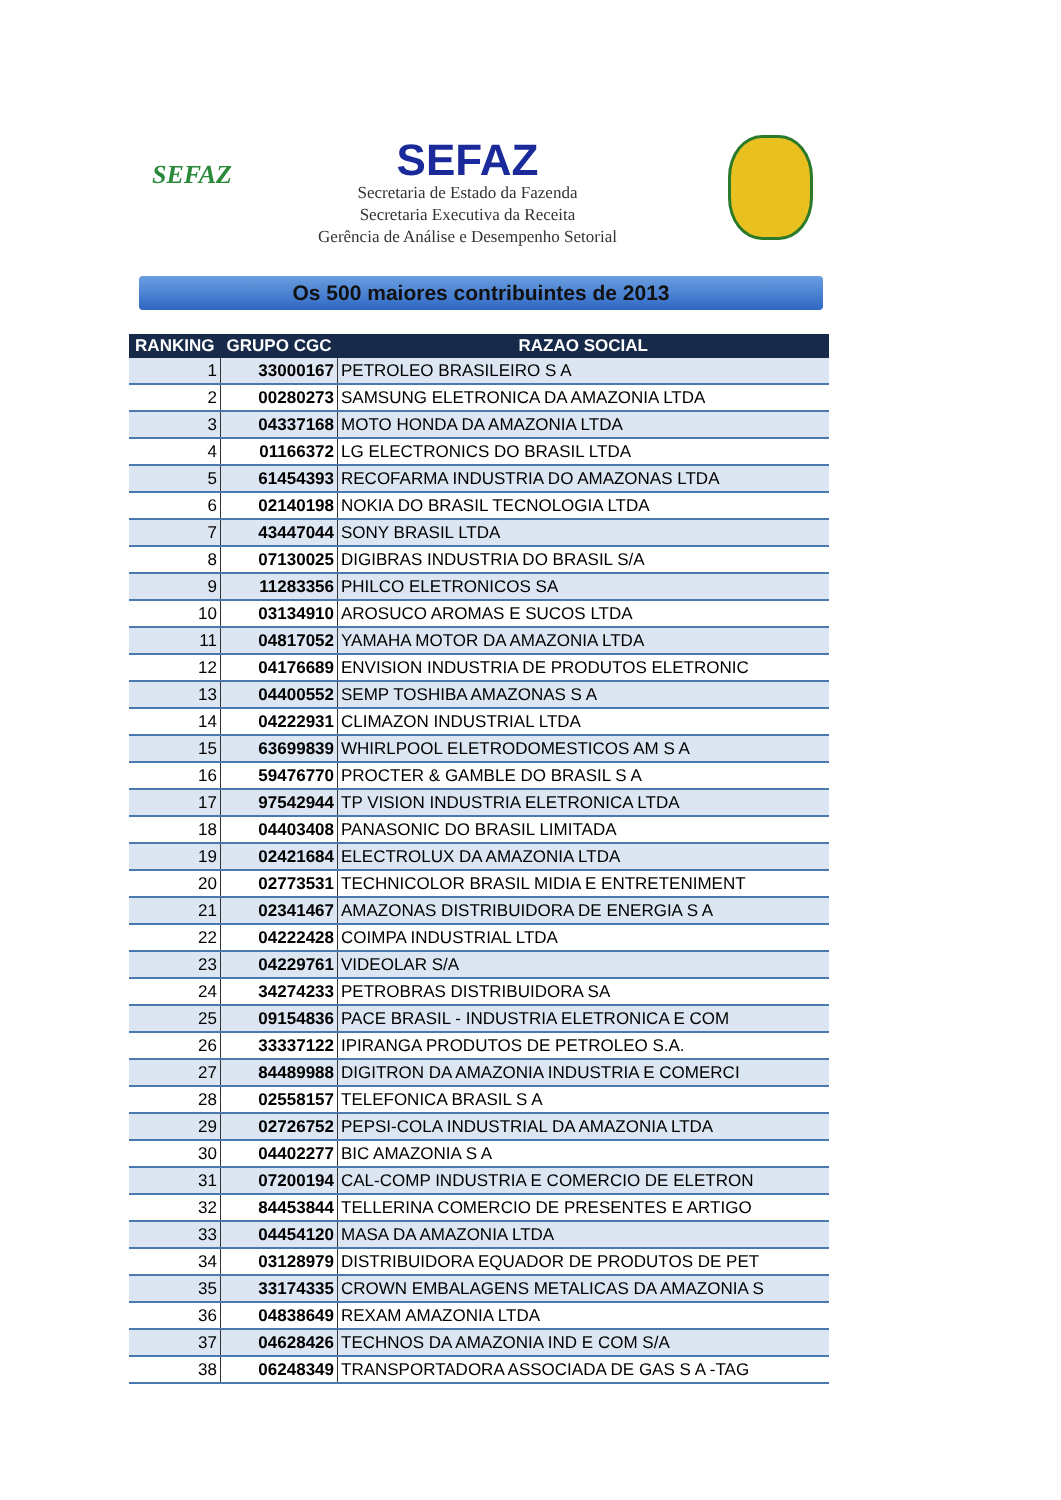SEFAZ
SEFAZ
Secretaria de Estado da Fazenda
Secretaria Executiva da Receita
Gerência de Análise e Desempenho Setorial
Os 500 maiores contribuintes de 2013
| RANKING | GRUPO CGC | RAZAO SOCIAL |
| --- | --- | --- |
| 1 | 33000167 | PETROLEO BRASILEIRO S A |
| 2 | 00280273 | SAMSUNG ELETRONICA DA AMAZONIA LTDA |
| 3 | 04337168 | MOTO HONDA DA AMAZONIA LTDA |
| 4 | 01166372 | LG ELECTRONICS DO BRASIL LTDA |
| 5 | 61454393 | RECOFARMA INDUSTRIA DO AMAZONAS LTDA |
| 6 | 02140198 | NOKIA DO BRASIL TECNOLOGIA LTDA |
| 7 | 43447044 | SONY BRASIL LTDA |
| 8 | 07130025 | DIGIBRAS INDUSTRIA DO BRASIL S/A |
| 9 | 11283356 | PHILCO ELETRONICOS SA |
| 10 | 03134910 | AROSUCO AROMAS E SUCOS LTDA |
| 11 | 04817052 | YAMAHA MOTOR DA AMAZONIA LTDA |
| 12 | 04176689 | ENVISION INDUSTRIA DE PRODUTOS ELETRONIC |
| 13 | 04400552 | SEMP TOSHIBA AMAZONAS S A |
| 14 | 04222931 | CLIMAZON INDUSTRIAL LTDA |
| 15 | 63699839 | WHIRLPOOL ELETRODOMESTICOS AM S A |
| 16 | 59476770 | PROCTER & GAMBLE DO BRASIL S A |
| 17 | 97542944 | TP VISION INDUSTRIA ELETRONICA LTDA |
| 18 | 04403408 | PANASONIC DO BRASIL LIMITADA |
| 19 | 02421684 | ELECTROLUX DA AMAZONIA LTDA |
| 20 | 02773531 | TECHNICOLOR BRASIL MIDIA E ENTRETENIMENT |
| 21 | 02341467 | AMAZONAS DISTRIBUIDORA DE ENERGIA S A |
| 22 | 04222428 | COIMPA INDUSTRIAL LTDA |
| 23 | 04229761 | VIDEOLAR S/A |
| 24 | 34274233 | PETROBRAS DISTRIBUIDORA SA |
| 25 | 09154836 | PACE BRASIL - INDUSTRIA ELETRONICA E COM |
| 26 | 33337122 | IPIRANGA PRODUTOS DE PETROLEO S.A. |
| 27 | 84489988 | DIGITRON DA AMAZONIA INDUSTRIA E COMERCI |
| 28 | 02558157 | TELEFONICA BRASIL S A |
| 29 | 02726752 | PEPSI-COLA INDUSTRIAL DA AMAZONIA LTDA |
| 30 | 04402277 | BIC AMAZONIA S A |
| 31 | 07200194 | CAL-COMP INDUSTRIA E COMERCIO DE ELETRON |
| 32 | 84453844 | TELLERINA COMERCIO DE PRESENTES E ARTIGO |
| 33 | 04454120 | MASA DA AMAZONIA LTDA |
| 34 | 03128979 | DISTRIBUIDORA EQUADOR DE PRODUTOS DE PET |
| 35 | 33174335 | CROWN EMBALAGENS METALICAS DA AMAZONIA S |
| 36 | 04838649 | REXAM AMAZONIA LTDA |
| 37 | 04628426 | TECHNOS DA AMAZONIA IND E COM S/A |
| 38 | 06248349 | TRANSPORTADORA ASSOCIADA DE GAS S A -TAG |